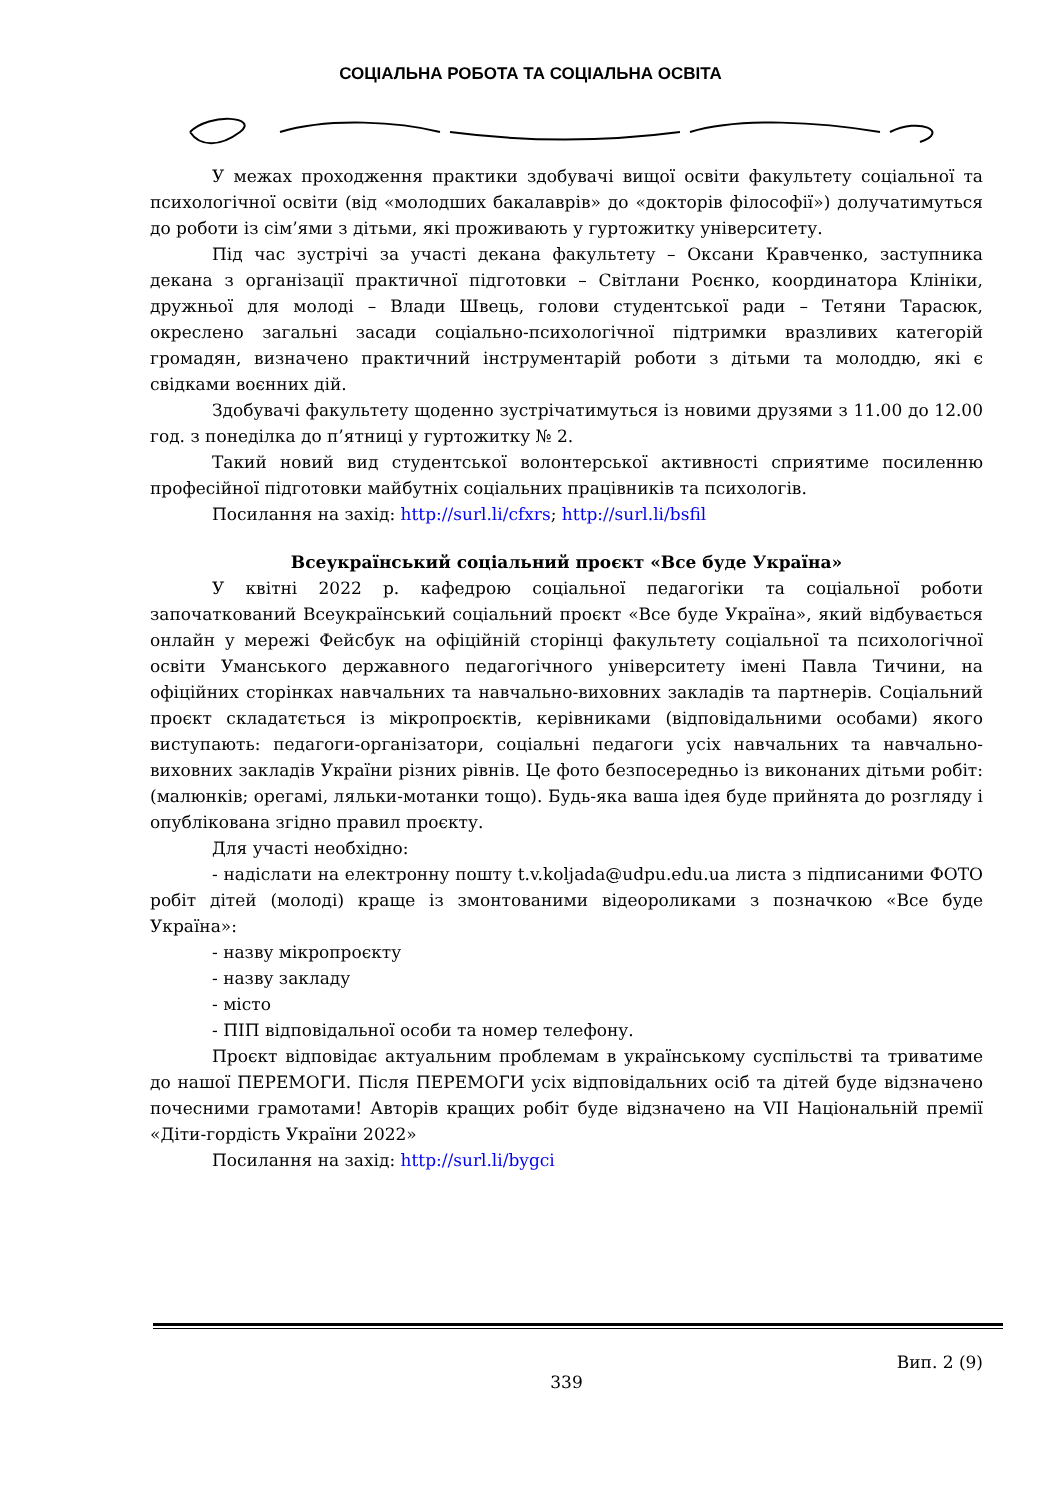СОЦІАЛЬНА РОБОТА ТА СОЦІАЛЬНА ОСВІТА
У межах проходження практики здобувачі вищої освіти факультету соціальної та психологічної освіти (від «молодших бакалаврів» до «докторів філософії») долучатимуться до роботи із сім’ями з дітьми, які проживають у гуртожитку університету.
Під час зустрічі за участі декана факультету – Оксани Кравченко, заступника декана з організації практичної підготовки – Світлани Роєнко, координатора Клініки, дружньої для молоді – Влади Швець, голови студентської ради – Тетяни Тарасюк, окреслено загальні засади соціально-психологічної підтримки вразливих категорій громадян, визначено практичний інструментарій роботи з дітьми та молоддю, які є свідками воєнних дій.
Здобувачі факультету щоденно зустрічатимуться із новими друзями з 11.00 до 12.00 год. з понеділка до п’ятниці у гуртожитку № 2.
Такий новий вид студентської волонтерської активності сприятиме посиленню професійної підготовки майбутніх соціальних працівників та психологів.
Посилання на захід: http://surl.li/cfxrs; http://surl.li/bsfil
Всеукраїнський соціальний проєкт «Все буде Україна»
У квітні 2022 р. кафедрою соціальної педагогіки та соціальної роботи започаткований Всеукраїнський соціальний проєкт «Все буде Україна», який відбувається онлайн у мережі Фейсбук на офіційній сторінці факультету соціальної та психологічної освіти Уманського державного педагогічного університету імені Павла Тичини, на офіційних сторінках навчальних та навчально-виховних закладів та партнерів. Соціальний проєкт складатється із мікропроєктів, керівниками (відповідальними особами) якого виступають: педагоги-організатори, соціальні педагоги усіх навчальних та навчально-виховних закладів України різних рівнів. Це фото безпосередньо із виконаних дітьми робіт: (малюнків; орегамі, ляльки-мотанки тощо). Будь-яка ваша ідея буде прийнята до розгляду і опублікована згідно правил проєкту.
Для участі необхідно:
- надіслати на електронну пошту t.v.koljada@udpu.edu.ua листа з підписаними ФОТО робіт дітей (молоді) краще із змонтованими відеороликами з позначкою «Все буде Україна»:
- назву мікропроєкту
- назву закладу
- місто
- ПІП відповідальної особи та номер телефону.
Проєкт відповідає актуальним проблемам в українському суспільстві та триватиме до нашої ПЕРЕМОГИ. Після ПЕРЕМОГИ усіх відповідальних осіб та дітей буде відзначено почесними грамотами! Авторів кращих робіт буде відзначено на VII Національній премії «Діти-гордість України 2022»
Посилання на захід: http://surl.li/bygci
Вип. 2 (9)
339